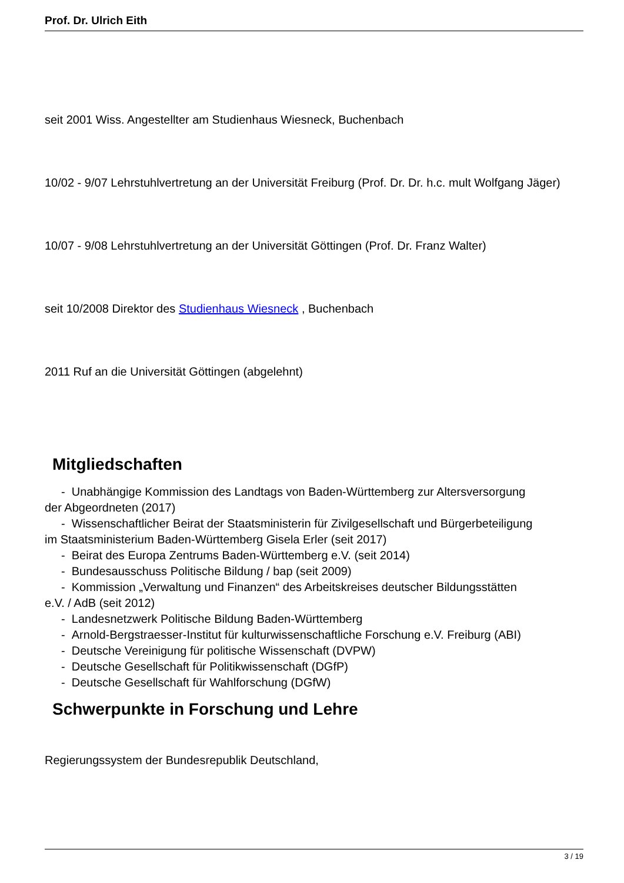Prof. Dr. Ulrich Eith
seit 2001 Wiss. Angestellter am Studienhaus Wiesneck, Buchenbach
10/02 - 9/07 Lehrstuhlvertretung an der Universität Freiburg (Prof. Dr. Dr. h.c. mult Wolfgang Jäger)
10/07 - 9/08 Lehrstuhlvertretung an der Universität Göttingen (Prof. Dr. Franz Walter)
seit 10/2008 Direktor des Studienhaus Wiesneck , Buchenbach
2011 Ruf an die Universität Göttingen (abgelehnt)
Mitgliedschaften
- Unabhängige Kommission des Landtags von Baden-Württemberg zur Altersversorgung
der Abgeordneten (2017)
- Wissenschaftlicher Beirat der Staatsministerin für Zivilgesellschaft und Bürgerbeteiligung
im Staatsministerium Baden-Württemberg Gisela Erler (seit 2017)
- Beirat des Europa Zentrums Baden-Württemberg e.V. (seit 2014)
- Bundesausschuss Politische Bildung / bap (seit 2009)
- Kommission „Verwaltung und Finanzen“ des Arbeitskreises deutscher Bildungsstätten
e.V. / AdB (seit 2012)
- Landesnetzwerk Politische Bildung Baden-Württemberg
- Arnold-Bergstraesser-Institut für kulturwissenschaftliche Forschung e.V. Freiburg (ABI)
- Deutsche Vereinigung für politische Wissenschaft (DVPW)
- Deutsche Gesellschaft für Politikwissenschaft (DGfP)
- Deutsche Gesellschaft für Wahlforschung (DGfW)
Schwerpunkte in Forschung und Lehre
Regierungssystem der Bundesrepublik Deutschland,
3 / 19